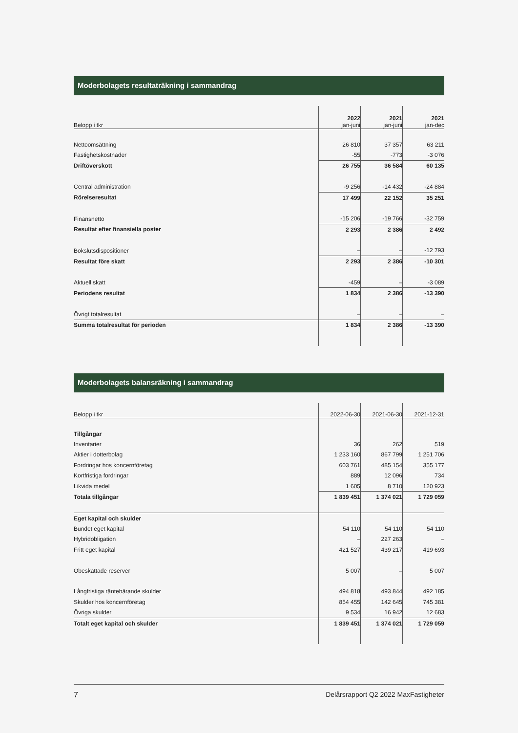Moderbolagets resultaträkning i sammandrag
| Belopp i tkr | 2022 jan-juni | 2021 jan-juni | 2021 jan-dec |
| --- | --- | --- | --- |
| Nettoomsättning | 26 810 | 37 357 | 63 211 |
| Fastighetskostnader | -55 | -773 | -3 076 |
| Driftöverskott | 26 755 | 36 584 | 60 135 |
| Central administration | -9 256 | -14 432 | -24 884 |
| Rörelseresultat | 17 499 | 22 152 | 35 251 |
| Finansnetto | -15 206 | -19 766 | -32 759 |
| Resultat efter finansiella poster | 2 293 | 2 386 | 2 492 |
| Bokslutsdispositioner | – | – | -12 793 |
| Resultat före skatt | 2 293 | 2 386 | -10 301 |
| Aktuell skatt | -459 | – | -3 089 |
| Periodens resultat | 1 834 | 2 386 | -13 390 |
| Övrigt totalresultat | – | – | – |
| Summa totalresultat för perioden | 1 834 | 2 386 | -13 390 |
Moderbolagets balansräkning i sammandrag
| Belopp i tkr | 2022-06-30 | 2021-06-30 | 2021-12-31 |
| --- | --- | --- | --- |
| Tillgångar | | | |
| Inventarier | 36 | 262 | 519 |
| Aktier i dotterbolag | 1 233 160 | 867 799 | 1 251 706 |
| Fordringar hos koncernföretag | 603 761 | 485 154 | 355 177 |
| Kortfristiga fordringar | 889 | 12 096 | 734 |
| Likvida medel | 1 605 | 8 710 | 120 923 |
| Totala tillgångar | 1 839 451 | 1 374 021 | 1 729 059 |
| Eget kapital och skulder | | | |
| Bundet eget kapital | 54 110 | 54 110 | 54 110 |
| Hybridobligation | – | 227 263 | – |
| Fritt eget kapital | 421 527 | 439 217 | 419 693 |
| Obeskattade reserver | 5 007 | – | 5 007 |
| Långfristiga räntebärande skulder | 494 818 | 493 844 | 492 185 |
| Skulder hos koncernföretag | 854 455 | 142 645 | 745 381 |
| Övriga skulder | 9 534 | 16 942 | 12 683 |
| Totalt eget kapital och skulder | 1 839 451 | 1 374 021 | 1 729 059 |
7 Delårsrapport Q2 2022 MaxFastigheter